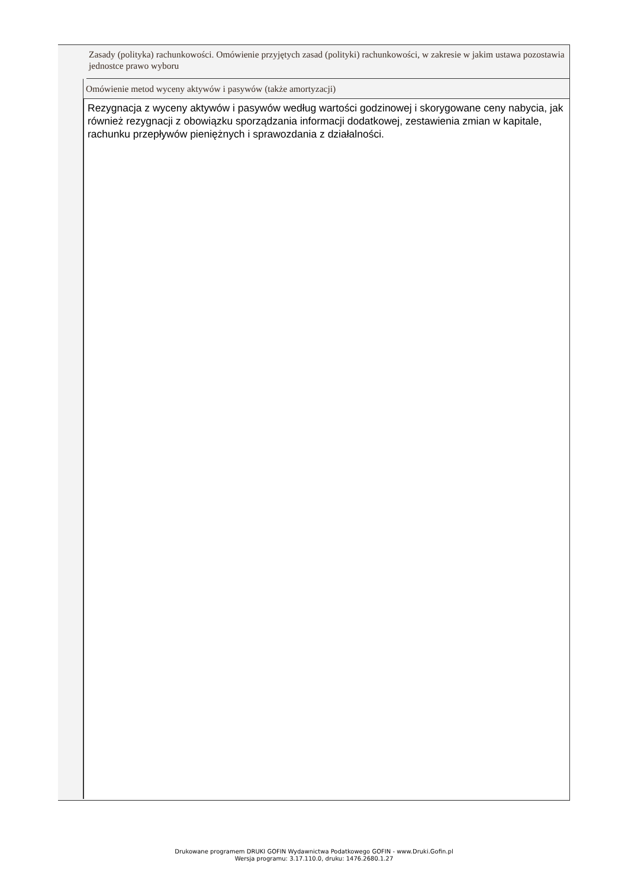Zasady (polityka) rachunkowości. Omówienie przyjętych zasad (polityki) rachunkowości, w zakresie w jakim ustawa pozostawia jednostce prawo wyboru
Omówienie metod wyceny aktywów i pasywów (także amortyzacji)
Rezygnacja z wyceny aktywów i pasywów według wartości godzinowej i skorygowane ceny nabycia, jak również rezygnacji z obowiązku sporządzania informacji dodatkowej, zestawienia zmian w kapitale, rachunku przepływów pieniężnych i sprawozdania z działalności.
Drukowane programem DRUKI GOFIN Wydawnictwa Podatkowego GOFIN - www.Druki.Gofin.pl
Wersja programu: 3.17.110.0, druku: 1476.2680.1.27